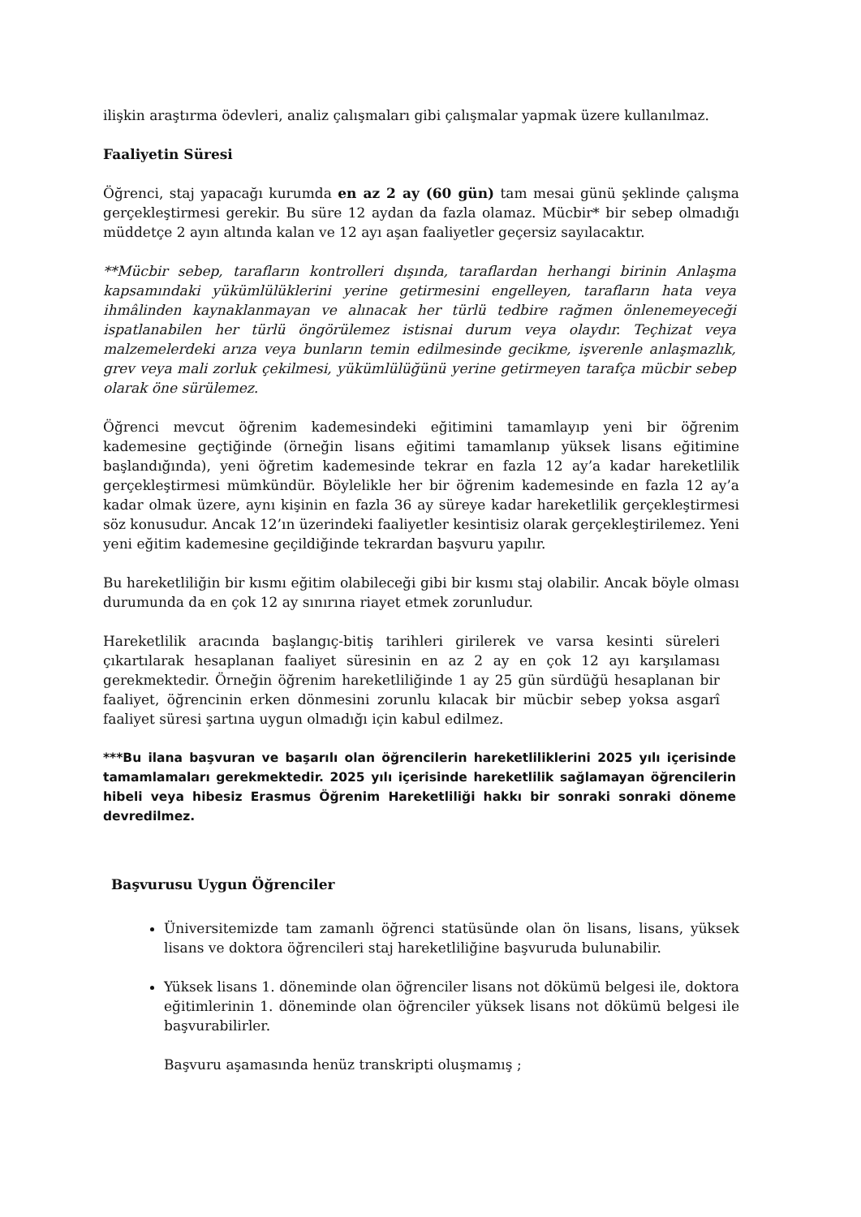ilişkin araştırma ödevleri, analiz çalışmaları gibi çalışmalar yapmak üzere kullanılmaz.
Faaliyetin Süresi
Öğrenci, staj yapacağı kurumda en az 2 ay (60 gün) tam mesai günü şeklinde çalışma gerçekleştirmesi gerekir. Bu süre 12 aydan da fazla olamaz. Mücbir* bir sebep olmadığı müddetçe 2 ayın altında kalan ve 12 ayı aşan faaliyetler geçersiz sayılacaktır.
**Mücbir sebep, tarafların kontrolleri dışında, taraflardan herhangi birinin Anlaşma kapsamındaki yükümlülüklerini yerine getirmesini engelleyen, tarafların hata veya ihmâlinden kaynaklanmayan ve alınacak her türlü tedbire rağmen önlenemeyeceği ispatlanabilen her türlü öngörülemez istisnai durum veya olaydır. Teçhizat veya malzemelerdeki arıza veya bunların temin edilmesinde gecikme, işverenle anlaşmazlık, grev veya mali zorluk çekilmesi, yükümlülüğünü yerine getirmeyen tarafça mücbir sebep olarak öne sürülemez.
Öğrenci mevcut öğrenim kademesindeki eğitimini tamamlayıp yeni bir öğrenim kademesine geçtiğinde (örneğin lisans eğitimi tamamlanıp yüksek lisans eğitimine başlandığında), yeni öğretim kademesinde tekrar en fazla 12 ay’a kadar hareketlilik gerçekleştirmesi mümkündür. Böylelikle her bir öğrenim kademesinde en fazla 12 ay’a kadar olmak üzere, aynı kişinin en fazla 36 ay süreye kadar hareketlilik gerçekleştirmesi söz konusudur. Ancak 12’ın üzerindeki faaliyetler kesintisiz olarak gerçekleştirilemez. Yeni yeni eğitim kademesine geçildiğinde tekrardan başvuru yapılır.
Bu hareketliliğin bir kısmı eğitim olabileceği gibi bir kısmı staj olabilir. Ancak böyle olması durumunda da en çok 12 ay sınırına riayet etmek zorunludur.
Hareketlilik aracında başlangıç-bitiş tarihleri girilerek ve varsa kesinti süreleri çıkartılarak hesaplanan faaliyet süresinin en az 2 ay en çok 12 ayı karşılaması gerekmektedir. Örneğin öğrenim hareketliliğinde 1 ay 25 gün sürdüğü hesaplanan bir faaliyet, öğrencinin erken dönmesini zorunlu kılacak bir mücbir sebep yoksa asgarî faaliyet süresi şartına uygun olmadığı için kabul edilmez.
***Bu ilana başvuran ve başarılı olan öğrencilerin hareketliliklerini 2025 yılı içerisinde tamamlamaları gerekmektedir. 2025 yılı içerisinde hareketlilik sağlamayan öğrencilerin hibeli veya hibesiz Erasmus Öğrenim Hareketliliği hakkı bir sonraki sonraki döneme devredilmez.
Başvurusu Uygun Öğrenciler
Üniversitemizde tam zamanlı öğrenci statüsünde olan ön lisans, lisans, yüksek lisans ve doktora öğrencileri staj hareketliliğine başvuruda bulunabilir.
Yüksek lisans 1. döneminde olan öğrenciler lisans not dökümü belgesi ile, doktora eğitimlerinin 1. döneminde olan öğrenciler yüksek lisans not dökümü belgesi ile başvurabilirler.
Başvuru aşamasında henüz transkripti oluşmamış ;